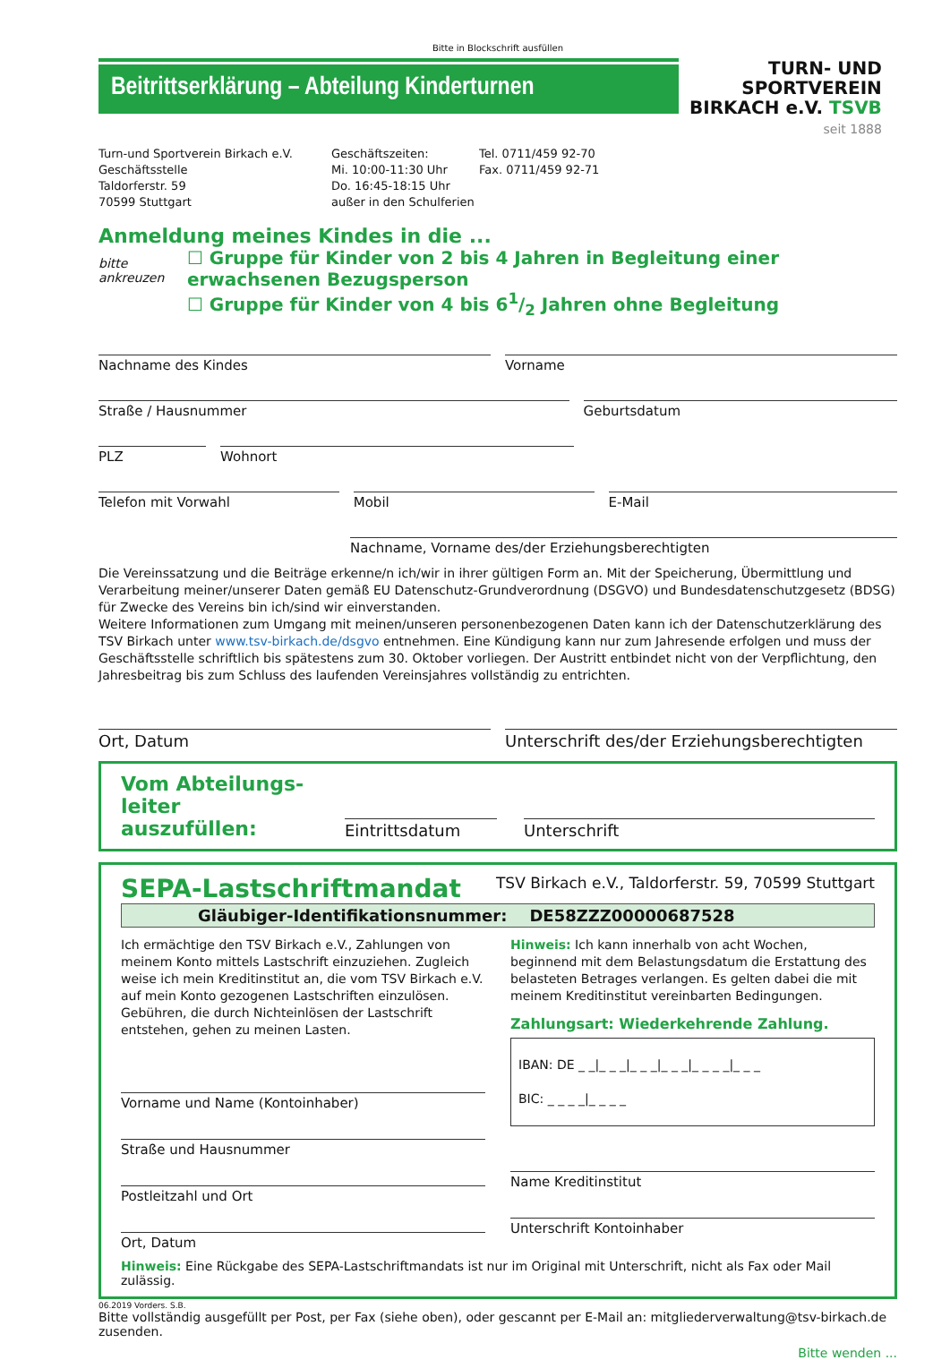Bitte in Blockschrift ausfüllen
Beitrittserklärung – Abteilung Kinderturnen
TURN- UND
SPORTVEREIN
BIRKACH e.V. TSVB
seit 1888
Turn-und Sportverein Birkach e.V.
Geschäftsstelle
Taldorferstr. 59
70599 Stuttgart
Geschäftszeiten:
Mi. 10:00-11:30 Uhr
Do. 16:45-18:15 Uhr
außer in den Schulferien
Tel. 0711/459 92-70
Fax. 0711/459 92-71
Anmeldung meines Kindes in die ...
bitte ankreuzen
☐ Gruppe für Kinder von 2 bis 4 Jahren in Begleitung einer erwachsenen Bezugsperson
☐ Gruppe für Kinder von 4 bis 61/2 Jahren ohne Begleitung
Nachname des Kindes Vorname
Straße / Hausnummer Geburtsdatum
PLZ Wohnort
Telefon mit Vorwahl Mobil E-Mail
Nachname, Vorname des/der Erziehungsberechtigten
Die Vereinssatzung und die Beiträge erkenne/n ich/wir in ihrer gültigen Form an. Mit der Speicherung, Übermittlung und Verarbeitung meiner/unserer Daten gemäß EU Datenschutz-Grundverordnung (DSGVO) und Bundesdatenschutzgesetz (BDSG) für Zwecke des Vereins bin ich/sind wir einverstanden.
Weitere Informationen zum Umgang mit meinen/unseren personenbezogenen Daten kann ich der Datenschutzerklärung des TSV Birkach unter www.tsv-birkach.de/dsgvo entnehmen. Eine Kündigung kann nur zum Jahresende erfolgen und muss der Geschäftsstelle schriftlich bis spätestens zum 30. Oktober vorliegen. Der Austritt entbindet nicht von der Verpflichtung, den Jahresbeitrag bis zum Schluss des laufenden Vereinsjahres vollständig zu entrichten.
Ort, Datum Unterschrift des/der Erziehungsberechtigten
Vom Abteilungs-
leiter auszufüllen:
Eintrittsdatum
Unterschrift
SEPA-Lastschriftmandat TSV Birkach e.V., Taldorferstr. 59, 70599 Stuttgart
Gläubiger-Identifikationsnummer: DE58ZZZ00000687528
Ich ermächtige den TSV Birkach e.V., Zahlungen von meinem Konto mittels Lastschrift einzuziehen. Zugleich weise ich mein Kreditinstitut an, die vom TSV Birkach e.V. auf mein Konto gezogenen Lastschriften einzulösen. Gebühren, die durch Nichteinlösen der Lastschrift entstehen, gehen zu meinen Lasten.
Vorname und Name (Kontoinhaber)
Straße und Hausnummer
Postleitzahl und Ort
Ort, Datum
Hinweis: Ich kann innerhalb von acht Wochen, beginnend mit dem Belastungsdatum die Erstattung des belasteten Betrages verlangen. Es gelten dabei die mit meinem Kreditinstitut vereinbarten Bedingungen.
Zahlungsart: Wiederkehrende Zahlung.
IBAN: DE _ _|_ _ _|_ _ _|_ _ _|_ _ _ _|_ _ _
BIC: _ _ _ _|_ _ _ _
Name Kreditinstitut
Unterschrift Kontoinhaber
Hinweis: Eine Rückgabe des SEPA-Lastschriftmandats ist nur im Original mit Unterschrift, nicht als Fax oder Mail zulässig.
06.2019 Vorders. S.B.
Bitte vollständig ausgefüllt per Post, per Fax (siehe oben), oder gescannt per E-Mail an: mitgliederverwaltung@tsv-birkach.de zusenden.
Bitte wenden ...